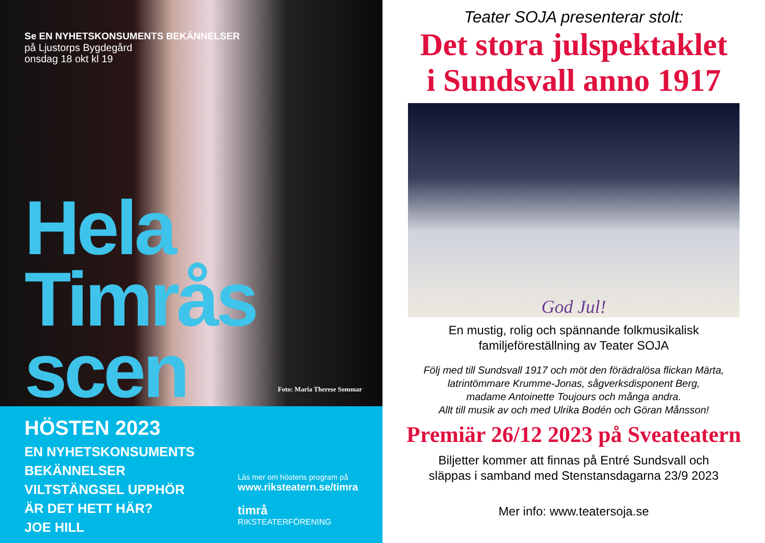Se EN NYHETSKONSUMENTS BEKÄNNELSER
på Ljustorps Bygdegård
onsdag 18 okt kl 19
Hela
Timrås
scen
Foto: Maria Therese Sommar
HÖSTEN 2023
EN NYHETSKONSUMENTS BEKÄNNELSER
VILTSTÄNGSEL UPPHÖR
ÄR DET HETT HÄR?
JOE HILL
Läs mer om höstens program på
www.riksteatern.se/timra
timrå
RIKSTEATERFÖRENING
Teater SOJA presenterar stolt:
Det stora julspektaklet
i Sundsvall anno 1917
God Jul!
En mustig, rolig och spännande folkmusikalisk
familjeföreställning av Teater SOJA
Följ med till Sundsvall 1917 och möt den förädralösa flickan Märta,
latrintömmare Krumme-Jonas, sågverksdisponent Berg,
madame Antoinette Toujours och många andra.
Allt till musik av och med Ulrika Bodén och Göran Månsson!
Premiär 26/12 2023 på Sveateatern
Biljetter kommer att finnas på Entré Sundsvall och
släppas i samband med Stenstansdagarna 23/9 2023
Mer info: www.teatersoja.se